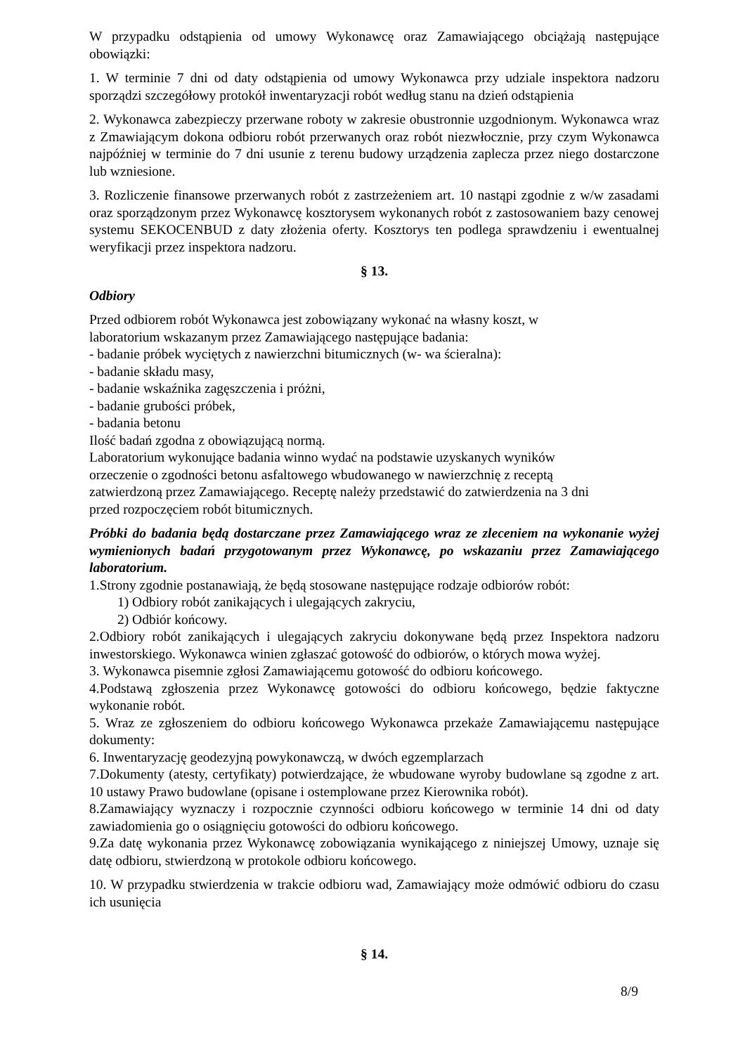W przypadku odstąpienia od umowy Wykonawcę oraz Zamawiającego obciążają następujące obowiązki:
1. W terminie 7 dni od daty odstąpienia od umowy Wykonawca przy udziale inspektora nadzoru sporządzi szczegółowy protokół inwentaryzacji robót według stanu na dzień odstąpienia
2. Wykonawca zabezpieczy przerwane roboty w zakresie obustronnie uzgodnionym. Wykonawca wraz z Zmawiającym dokona odbioru robót przerwanych oraz robót niezwłocznie, przy czym Wykonawca najpóźniej w terminie do 7 dni usunie z terenu budowy urządzenia zaplecza przez niego dostarczone lub wzniesione.
3. Rozliczenie finansowe przerwanych robót z zastrzeżeniem art. 10 nastąpi zgodnie z w/w zasadami oraz sporządzonym przez Wykonawcę kosztorysem wykonanych robót z zastosowaniem bazy cenowej systemu SEKOCENBUD z daty złożenia oferty. Kosztorys ten podlega sprawdzeniu i ewentualnej weryfikacji przez inspektora nadzoru.
§ 13.
Odbiory
Przed odbiorem robót Wykonawca jest zobowiązany wykonać na własny koszt, w
laboratorium wskazanym przez Zamawiającego następujące badania:
- badanie próbek wyciętych z nawierzchni bitumicznych (w- wa ścieralna):
- badanie składu masy,
- badanie wskaźnika zagęszczenia i próżni,
- badanie grubości próbek,
- badania betonu
Ilość badań zgodna z obowiązującą normą.
Laboratorium wykonujące badania winno wydać na podstawie uzyskanych wyników
orzeczenie o zgodności betonu asfaltowego wbudowanego w nawierzchnię z receptą
zatwierdzoną przez Zamawiającego. Receptę należy przedstawić do zatwierdzenia na 3 dni
przed rozpoczęciem robót bitumicznych.
Próbki do badania będą dostarczane przez Zamawiającego wraz ze zleceniem na wykonanie wyżej wymienionych badań przygotowanym przez Wykonawcę, po wskazaniu przez Zamawiającego laboratorium.
1.Strony zgodnie postanawiają, że będą stosowane następujące rodzaje odbiorów robót:
1) Odbiory robót zanikających i ulegających zakryciu,
2) Odbiór końcowy.
2.Odbiory robót zanikających i ulegających zakryciu dokonywane będą przez Inspektora nadzoru inwestorskiego. Wykonawca winien zgłaszać gotowość do odbiorów, o których mowa wyżej.
3. Wykonawca pisemnie zgłosi Zamawiającemu gotowość do odbioru końcowego.
4.Podstawą zgłoszenia przez Wykonawcę gotowości do odbioru końcowego, będzie faktyczne wykonanie robót.
5. Wraz ze zgłoszeniem do odbioru końcowego Wykonawca przekaże Zamawiającemu następujące dokumenty:
6. Inwentaryzację geodezyjną powykonawczą, w dwóch egzemplarzach
7.Dokumenty (atesty, certyfikaty) potwierdzające, że wbudowane wyroby budowlane są zgodne z art. 10 ustawy Prawo budowlane (opisane i ostemplowane przez Kierownika robót).
8.Zamawiający wyznaczy i rozpocznie czynności odbioru końcowego w terminie 14 dni od daty zawiadomienia go o osiągnięciu gotowości do odbioru końcowego.
9.Za datę wykonania przez Wykonawcę zobowiązania wynikającego z niniejszej Umowy, uznaje się datę odbioru, stwierdzoną w protokole odbioru końcowego.
10. W przypadku stwierdzenia w trakcie odbioru wad, Zamawiający może odmówić odbioru do czasu ich usunięcia
§ 14.
8/9